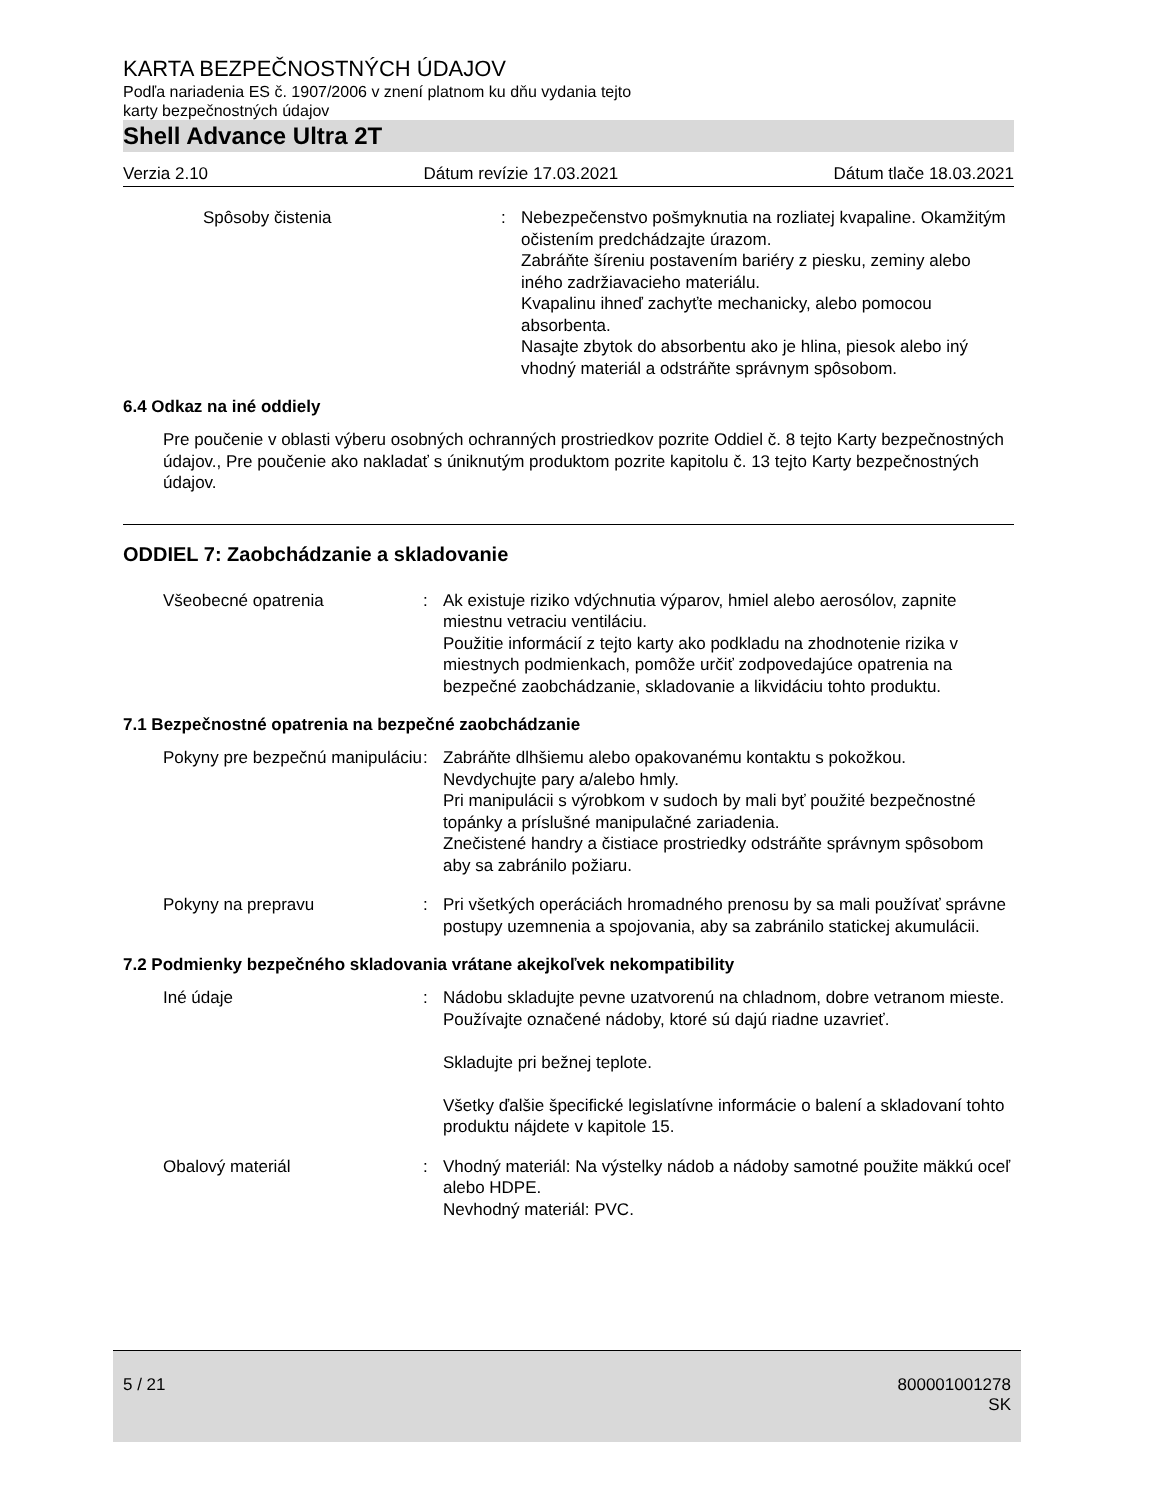KARTA BEZPEČNOSTNÝCH ÚDAJOV
Podľa nariadenia ES č. 1907/2006 v znení platnom ku dňu vydania tejto
karty bezpečnostných údajov
Shell Advance Ultra 2T
Verzia 2.10 Dátum revízie 17.03.2021 Dátum tlače 18.03.2021
Spôsoby čistenia : Nebezpečenstvo pošmyknutia na rozliatej kvapaline. Okamžitým očistením predchádzajte úrazom.
Zabráňte šíreniu postavením bariéry z piesku, zeminy alebo iného zadržiavacieho materiálu.
Kvapalinu ihneď zachyťte mechanicky, alebo pomocou absorbenta.
Nasajte zbytok do absorbentu ako je hlina, piesok alebo iný vhodný materiál a odstráňte správnym spôsobom.
6.4 Odkaz na iné oddiely
Pre poučenie v oblasti výberu osobných ochranných prostriedkov pozrite Oddiel č. 8 tejto Karty bezpečnostných údajov., Pre poučenie ako nakladať s úniknutým produktom pozrite kapitolu č. 13 tejto Karty bezpečnostných údajov.
ODDIEL 7: Zaobchádzanie a skladovanie
Všeobecné opatrenia : Ak existuje riziko vdýchnutia výparov, hmiel alebo aerosólov, zapnite miestnu vetraciu ventiláciu.
Použitie informácií z tejto karty ako podkladu na zhodnotenie rizika v miestnych podmienkach, pomôže určiť zodpovedajúce opatrenia na bezpečné zaobchádzanie, skladovanie a likvidáciu tohto produktu.
7.1 Bezpečnostné opatrenia na bezpečné zaobchádzanie
Pokyny pre bezpečnú manipuláciu
: Zabráňte dlhšiemu alebo opakovanému kontaktu s pokožkou.
Nevdychujte pary a/alebo hmly.
Pri manipulácii s výrobkom v sudoch by mali byť použité bezpečnostné topánky a príslušné manipulačné zariadenia.
Znečistené handry a čistiace prostriedky odstráňte správnym spôsobom aby sa zabránilo požiaru.
Pokyny na prepravu : Pri všetkých operáciách hromadného prenosu by sa mali používať správne postupy uzemnenia a spojovania, aby sa zabránilo statickej akumulácii.
7.2 Podmienky bezpečného skladovania vrátane akejkoľvek nekompatibility
Iné údaje : Nádobu skladujte pevne uzatvorenú na chladnom, dobre vetranom mieste. Používajte označené nádoby, ktoré sú dajú riadne uzavrieť.
Skladujte pri bežnej teplote.
Všetky ďalšie špecifické legislatívne informácie o balení a skladovaní tohto produktu nájdete v kapitole 15.
Obalový materiál : Vhodný materiál: Na výstelky nádob a nádoby samotné použite mäkkú oceľ alebo HDPE.
Nevhodný materiál: PVC.
5 / 21 800001001278
SK